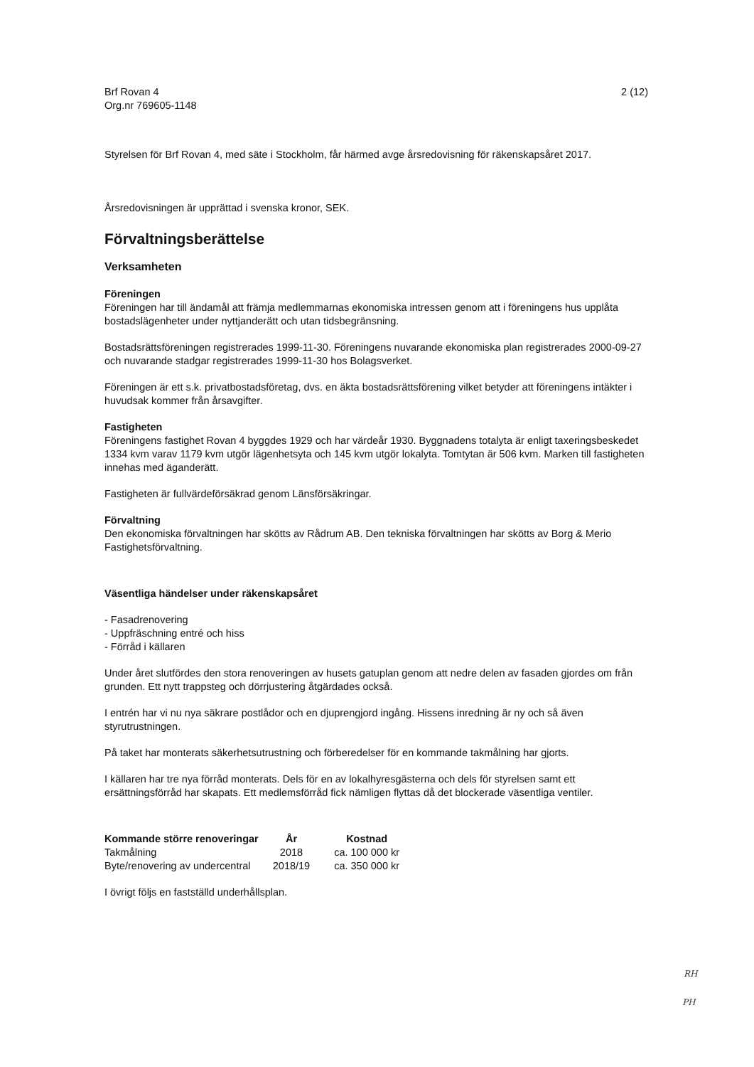Brf Rovan 4
Org.nr 769605-1148
2 (12)
Styrelsen för Brf Rovan 4, med säte i Stockholm, får härmed avge årsredovisning för räkenskapsåret 2017.
Årsredovisningen är upprättad i svenska kronor, SEK.
Förvaltningsberättelse
Verksamheten
Föreningen
Föreningen har till ändamål att främja medlemmarnas ekonomiska intressen genom att i föreningens hus upplåta bostadslägenheter under nyttjanderätt och utan tidsbegränsning.
Bostadsrättsföreningen registrerades 1999-11-30. Föreningens nuvarande ekonomiska plan registrerades 2000-09-27 och nuvarande stadgar registrerades 1999-11-30 hos Bolagsverket.
Föreningen är ett s.k. privatbostadsföretag, dvs. en äkta bostadsrättsförening vilket betyder att föreningens intäkter i huvudsak kommer från årsavgifter.
Fastigheten
Föreningens fastighet Rovan 4 byggdes 1929 och har värdeår 1930. Byggnadens totalyta är enligt taxeringsbeskedet 1334 kvm varav 1179 kvm utgör lägenhetsyta och 145 kvm utgör lokalyta. Tomtytan är 506 kvm. Marken till fastigheten innehas med äganderätt.
Fastigheten är fullvärdeförsäkrad genom Länsförsäkringar.
Förvaltning
Den ekonomiska förvaltningen har skötts av Rådrum AB. Den tekniska förvaltningen har skötts av Borg & Merio Fastighetsförvaltning.
Väsentliga händelser under räkenskapsåret
- Fasadrenovering
- Uppfräschning entré och hiss
- Förråd i källaren
Under året slutfördes den stora renoveringen av husets gatuplan genom att nedre delen av fasaden gjordes om från grunden. Ett nytt trappsteg och dörrjustering åtgärdades också.
I entrén har vi nu nya säkrare postlådor och en djuprengjord ingång. Hissens inredning är ny och så även styrutrustningen.
På taket har monterats säkerhetsutrustning och förberedelser för en kommande takmålning har gjorts.
I källaren har tre nya förråd monterats. Dels för en av lokalhyresgästerna och dels för styrelsen samt ett ersättningsförråd har skapats. Ett medlemsförråd fick nämligen flyttas då det blockerade väsentliga ventiler.
| Kommande större renoveringar | År | Kostnad |
| --- | --- | --- |
| Takmålning | 2018 | ca. 100 000 kr |
| Byte/renovering av undercentral | 2018/19 | ca. 350 000 kr |
I övrigt följs en fastställd underhållsplan.
RH
PH